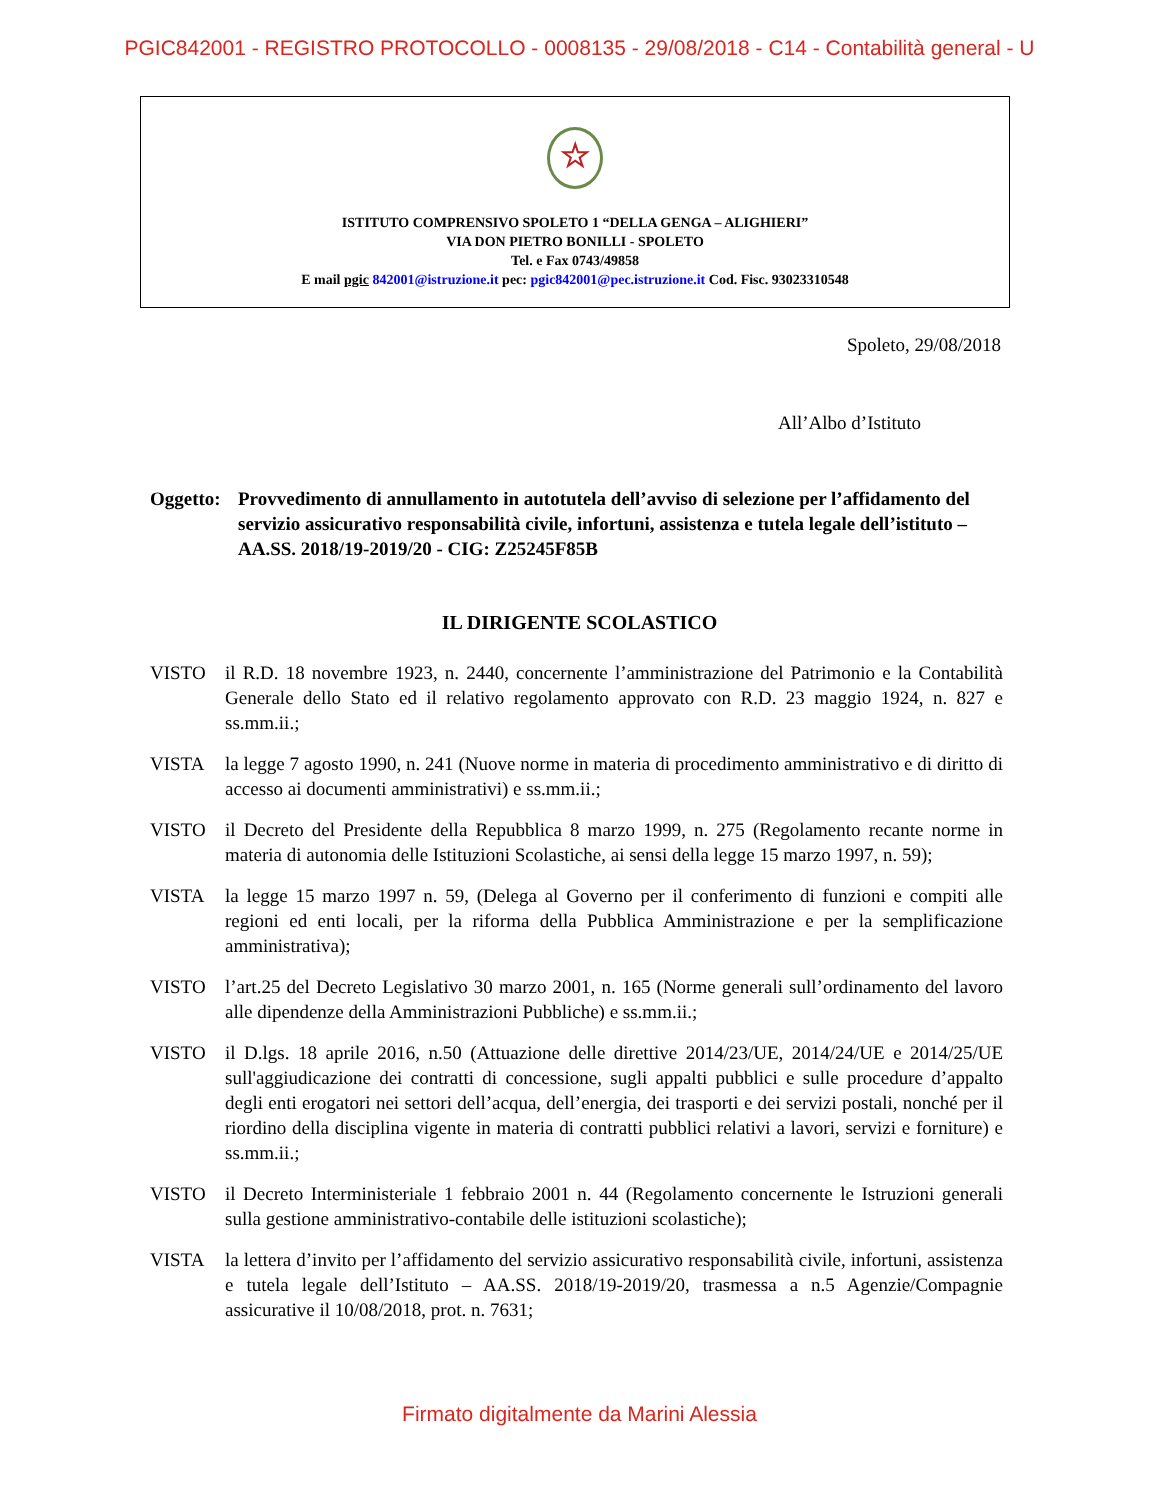PGIC842001 - REGISTRO PROTOCOLLO - 0008135 - 29/08/2018 - C14 - Contabilità general - U
☆
ISTITUTO COMPRENSIVO SPOLETO 1 “DELLA GENGA – ALIGHIERI”
VIA DON PIETRO BONILLI - SPOLETO
Tel. e Fax 0743/49858
E mail pgic 842001@istruzione.it pec: pgic842001@pec.istruzione.it Cod. Fisc. 93023310548
Spoleto, 29/08/2018
All’Albo d’Istituto
Oggetto: Provvedimento di annullamento in autotutela dell’avviso di selezione per l’affidamento del servizio assicurativo responsabilità civile, infortuni, assistenza e tutela legale dell’istituto – AA.SS. 2018/19-2019/20 - CIG: Z25245F85B
IL DIRIGENTE SCOLASTICO
VISTO il R.D. 18 novembre 1923, n. 2440, concernente l’amministrazione del Patrimonio e la Contabilità Generale dello Stato ed il relativo regolamento approvato con R.D. 23 maggio 1924, n. 827 e ss.mm.ii.;
VISTA la legge 7 agosto 1990, n. 241 (Nuove norme in materia di procedimento amministrativo e di diritto di accesso ai documenti amministrativi) e ss.mm.ii.;
VISTO il Decreto del Presidente della Repubblica 8 marzo 1999, n. 275 (Regolamento recante norme in materia di autonomia delle Istituzioni Scolastiche, ai sensi della legge 15 marzo 1997, n. 59);
VISTA la legge 15 marzo 1997 n. 59, (Delega al Governo per il conferimento di funzioni e compiti alle regioni ed enti locali, per la riforma della Pubblica Amministrazione e per la semplificazione amministrativa);
VISTO l’art.25 del Decreto Legislativo 30 marzo 2001, n. 165 (Norme generali sull’ordinamento del lavoro alle dipendenze della Amministrazioni Pubbliche) e ss.mm.ii.;
VISTO il D.lgs. 18 aprile 2016, n.50 (Attuazione delle direttive 2014/23/UE, 2014/24/UE e 2014/25/UE sull'aggiudicazione dei contratti di concessione, sugli appalti pubblici e sulle procedure d’appalto degli enti erogatori nei settori dell’acqua, dell’energia, dei trasporti e dei servizi postali, nonché per il riordino della disciplina vigente in materia di contratti pubblici relativi a lavori, servizi e forniture) e ss.mm.ii.;
VISTO il Decreto Interministeriale 1 febbraio 2001 n. 44 (Regolamento concernente le Istruzioni generali sulla gestione amministrativo-contabile delle istituzioni scolastiche);
VISTA la lettera d’invito per l’affidamento del servizio assicurativo responsabilità civile, infortuni, assistenza e tutela legale dell’Istituto – AA.SS. 2018/19-2019/20, trasmessa a n.5 Agenzie/Compagnie assicurative il 10/08/2018, prot. n. 7631;
Firmato digitalmente da Marini Alessia